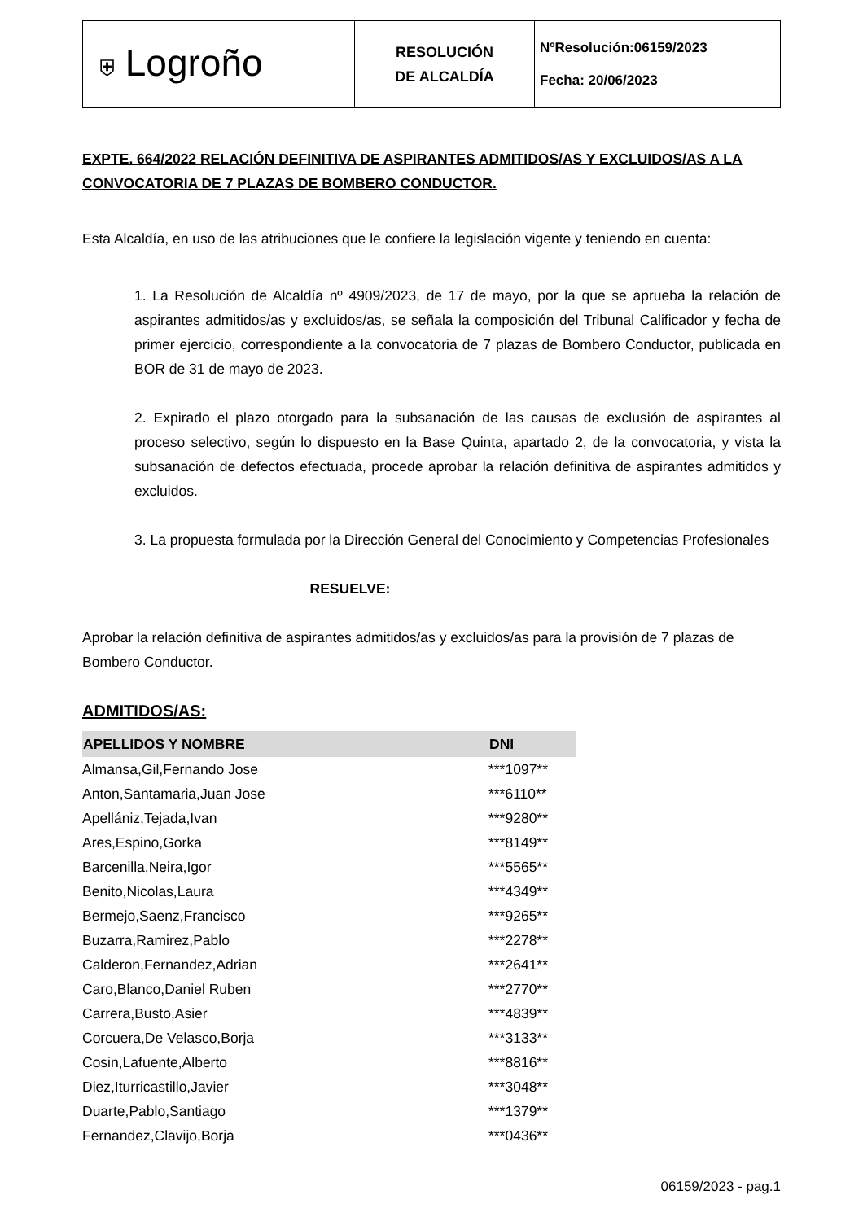| ⛨ Logroño | RESOLUCIÓN DE ALCALDÍA | NºResolución:06159/2023 Fecha: 20/06/2023 |
EXPTE. 664/2022 RELACIÓN DEFINITIVA DE ASPIRANTES ADMITIDOS/AS Y EXCLUIDOS/AS A LA CONVOCATORIA DE 7 PLAZAS DE BOMBERO CONDUCTOR.
Esta Alcaldía, en uso de las atribuciones que le confiere la legislación vigente y teniendo en cuenta:
1. La Resolución de Alcaldía nº 4909/2023, de 17 de mayo, por la que se aprueba la relación de aspirantes admitidos/as y excluidos/as, se señala la composición del Tribunal Calificador y fecha de primer ejercicio, correspondiente a la convocatoria de 7 plazas de Bombero Conductor, publicada en BOR de 31 de mayo de 2023.
2. Expirado el plazo otorgado para la subsanación de las causas de exclusión de aspirantes al proceso selectivo, según lo dispuesto en la Base Quinta, apartado 2, de la convocatoria, y vista la subsanación de defectos efectuada, procede aprobar la relación definitiva de aspirantes admitidos y excluidos.
3. La propuesta formulada por la Dirección General del Conocimiento y Competencias Profesionales
RESUELVE:
Aprobar la relación definitiva de aspirantes admitidos/as y excluidos/as para la provisión de 7 plazas de Bombero Conductor.
ADMITIDOS/AS:
| APELLIDOS Y NOMBRE | DNI |
| --- | --- |
| Almansa,Gil,Fernando Jose | ***1097** |
| Anton,Santamaria,Juan Jose | ***6110** |
| Apellániz,Tejada,Ivan | ***9280** |
| Ares,Espino,Gorka | ***8149** |
| Barcenilla,Neira,Igor | ***5565** |
| Benito,Nicolas,Laura | ***4349** |
| Bermejo,Saenz,Francisco | ***9265** |
| Buzarra,Ramirez,Pablo | ***2278** |
| Calderon,Fernandez,Adrian | ***2641** |
| Caro,Blanco,Daniel Ruben | ***2770** |
| Carrera,Busto,Asier | ***4839** |
| Corcuera,De Velasco,Borja | ***3133** |
| Cosin,Lafuente,Alberto | ***8816** |
| Diez,Iturricastillo,Javier | ***3048** |
| Duarte,Pablo,Santiago | ***1379** |
| Fernandez,Clavijo,Borja | ***0436** |
06159/2023 - pag.1